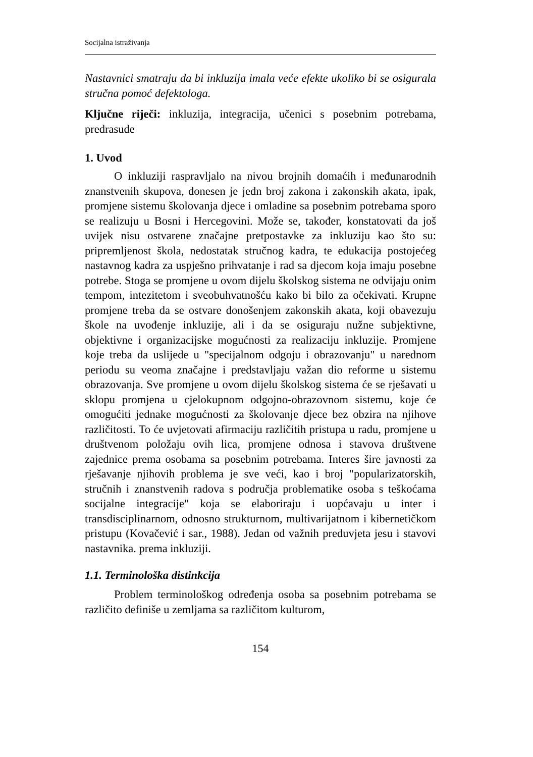Socijalna istraživanja
Nastavnici smatraju da bi inkluzija imala veće efekte ukoliko bi se osigurala stručna pomoć defektologa.
Ključne riječi: inkluzija, integracija, učenici s posebnim potrebama, predrasude
1. Uvod
O inkluziji raspravljalo na nivou brojnih domaćih i međunarodnih znanstvenih skupova, donesen je jedn broj zakona i zakonskih akata, ipak, promjene sistemu školovanja djece i omladine sa posebnim potrebama sporo se realizuju u Bosni i Hercegovini. Može se, također, konstatovati da još uvijek nisu ostvarene značajne pretpostavke za inkluziju kao što su: pripremljenost škola, nedostatak stručnog kadra, te edukacija postojećeg nastavnog kadra za uspješno prihvatanje i rad sa djecom koja imaju posebne potrebe. Stoga se promjene u ovom dijelu školskog sistema ne odvijaju onim tempom, intezitetom i sveobuhvatnošću kako bi bilo za očekivati. Krupne promjene treba da se ostvare donošenjem zakonskih akata, koji obavezuju škole na uvođenje inkluzije, ali i da se osiguraju nužne subjektivne, objektivne i organizacijske mogućnosti za realizaciju inkluzije. Promjene koje treba da uslijede u "specijalnom odgoju i obrazovanju" u narednom periodu su veoma značajne i predstavljaju važan dio reforme u sistemu obrazovanja. Sve promjene u ovom dijelu školskog sistema će se rješavati u sklopu promjena u cjelokupnom odgojno-obrazovnom sistemu, koje će omogućiti jednake mogućnosti za školovanje djece bez obzira na njihove različitosti. To će uvjetovati afirmaciju različitih pristupa u radu, promjene u društvenom položaju ovih lica, promjene odnosa i stavova društvene zajednice prema osobama sa posebnim potrebama. Interes šire javnosti za rješavanje njihovih problema je sve veći, kao i broj "popularizatorskih, stručnih i znanstvenih radova s područja problematike osoba s teškoćama socijalne integracije" koja se elaboriraju i uopćavaju u inter i transdisciplinarnom, odnosno strukturnom, multivarijatnom i kibernetičkom pristupu (Kovačević i sar., 1988). Jedan od važnih preduvjeta jesu i stavovi nastavnika. prema inkluziji.
1.1. Terminološka distinkcija
Problem terminološkog određenja osoba sa posebnim potrebama se različito definiše u zemljama sa različitom kulturom,
154